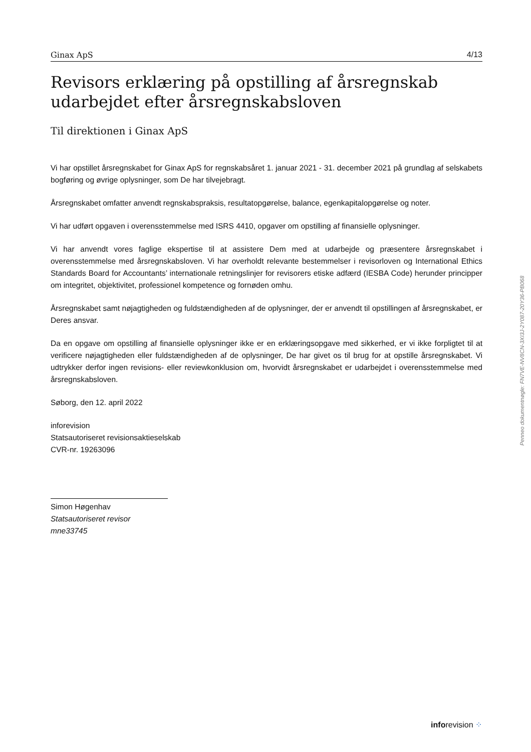Ginax ApS 4/13
Revisors erklæring på opstilling af årsregnskab udarbejdet efter årsregnskabsloven
Til direktionen i Ginax ApS
Vi har opstillet årsregnskabet for Ginax ApS for regnskabsåret 1. januar 2021 - 31. december 2021 på grundlag af selskabets bogføring og øvrige oplysninger, som De har tilvejebragt.
Årsregnskabet omfatter anvendt regnskabspraksis, resultatopgørelse, balance, egenkapitalopgørelse og noter.
Vi har udført opgaven i overensstemmelse med ISRS 4410, opgaver om opstilling af finansielle oplysninger.
Vi har anvendt vores faglige ekspertise til at assistere Dem med at udarbejde og præsentere årsregnskabet i overensstemmelse med årsregnskabsloven. Vi har overholdt relevante bestemmelser i revisorloven og International Ethics Standards Board for Accountants’ internationale retningslinjer for revisorers etiske adfærd (IESBA Code) herunder principper om integritet, objektivitet, professionel kompetence og fornøden omhu.
Årsregnskabet samt nøjagtigheden og fuldstændigheden af de oplysninger, der er anvendt til opstillingen af årsregnskabet, er Deres ansvar.
Da en opgave om opstilling af finansielle oplysninger ikke er en erklæringsopgave med sikkerhed, er vi ikke forpligtet til at verificere nøjagtigheden eller fuldstændigheden af de oplysninger, De har givet os til brug for at opstille årsregnskabet. Vi udtrykker derfor ingen revisions- eller reviewkonklusion om, hvorvidt årsregnskabet er udarbejdet i overensstemmelse med årsregnskabsloven.
Søborg, den 12. april 2022
inforevision
Statsautoriseret revisionsaktieselskab
CVR-nr. 19263096
Simon Høgenhav
Statsautoriseret revisor
mne33745
Penneo dokumentnøgle: FN7VE-NV8CN-3XI3J-2Y087-20Y36-PB068
inforevision ⁘